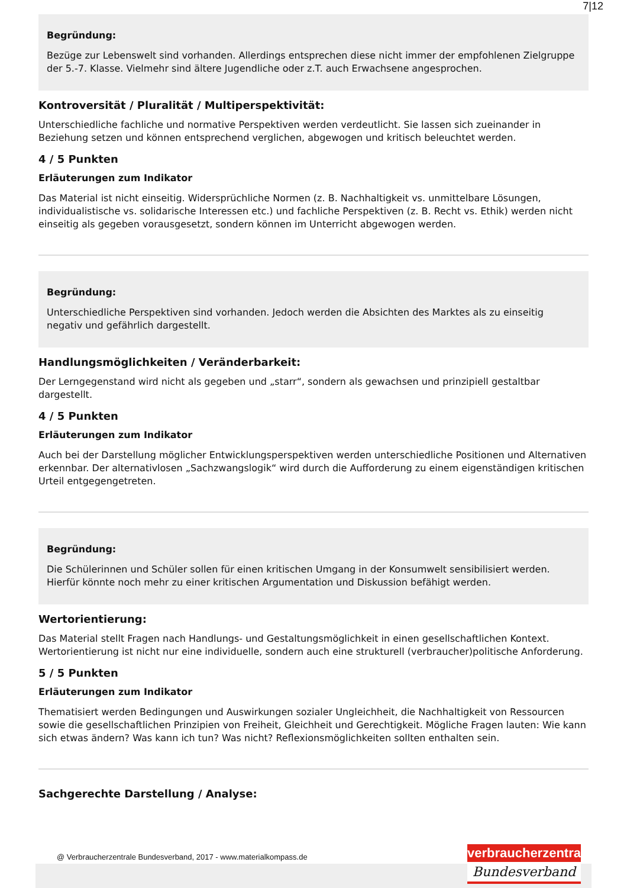7|12
Begründung:
Bezüge zur Lebenswelt sind vorhanden. Allerdings entsprechen diese nicht immer der empfohlenen Zielgruppe der 5.-7. Klasse. Vielmehr sind ältere Jugendliche oder z.T. auch Erwachsene angesprochen.
Kontroversität / Pluralität / Multiperspektivität:
Unterschiedliche fachliche und normative Perspektiven werden verdeutlicht. Sie lassen sich zueinander in Beziehung setzen und können entsprechend verglichen, abgewogen und kritisch beleuchtet werden.
4 / 5 Punkten
Erläuterungen zum Indikator
Das Material ist nicht einseitig. Widersprüchliche Normen (z. B. Nachhaltigkeit vs. unmittelbare Lösungen, individualistische vs. solidarische Interessen etc.) und fachliche Perspektiven (z. B. Recht vs. Ethik) werden nicht einseitig als gegeben vorausgesetzt, sondern können im Unterricht abgewogen werden.
Begründung:
Unterschiedliche Perspektiven sind vorhanden. Jedoch werden die Absichten des Marktes als zu einseitig negativ und gefährlich dargestellt.
Handlungsmöglichkeiten / Veränderbarkeit:
Der Lerngegenstand wird nicht als gegeben und „starr“, sondern als gewachsen und prinzipiell gestaltbar dargestellt.
4 / 5 Punkten
Erläuterungen zum Indikator
Auch bei der Darstellung möglicher Entwicklungsperspektiven werden unterschiedliche Positionen und Alternativen erkennbar. Der alternativlosen „Sachzwangslogik“ wird durch die Aufforderung zu einem eigenständigen kritischen Urteil entgegengetreten.
Begründung:
Die Schülerinnen und Schüler sollen für einen kritischen Umgang in der Konsumwelt sensibilisiert werden. Hierfür könnte noch mehr zu einer kritischen Argumentation und Diskussion befähigt werden.
Wertorientierung:
Das Material stellt Fragen nach Handlungs- und Gestaltungsmöglichkeit in einen gesellschaftlichen Kontext. Wertorientierung ist nicht nur eine individuelle, sondern auch eine strukturell (verbraucher)politische Anforderung.
5 / 5 Punkten
Erläuterungen zum Indikator
Thematisiert werden Bedingungen und Auswirkungen sozialer Ungleichheit, die Nachhaltigkeit von Ressourcen sowie die gesellschaftlichen Prinzipien von Freiheit, Gleichheit und Gerechtigkeit. Mögliche Fragen lauten: Wie kann sich etwas ändern? Was kann ich tun? Was nicht? Reflexionsmöglichkeiten sollten enthalten sein.
Sachgerechte Darstellung / Analyse:
@ Verbraucherzentrale Bundesverband, 2017 - www.materialkompass.de
verbraucherzentrale
Bundesverband